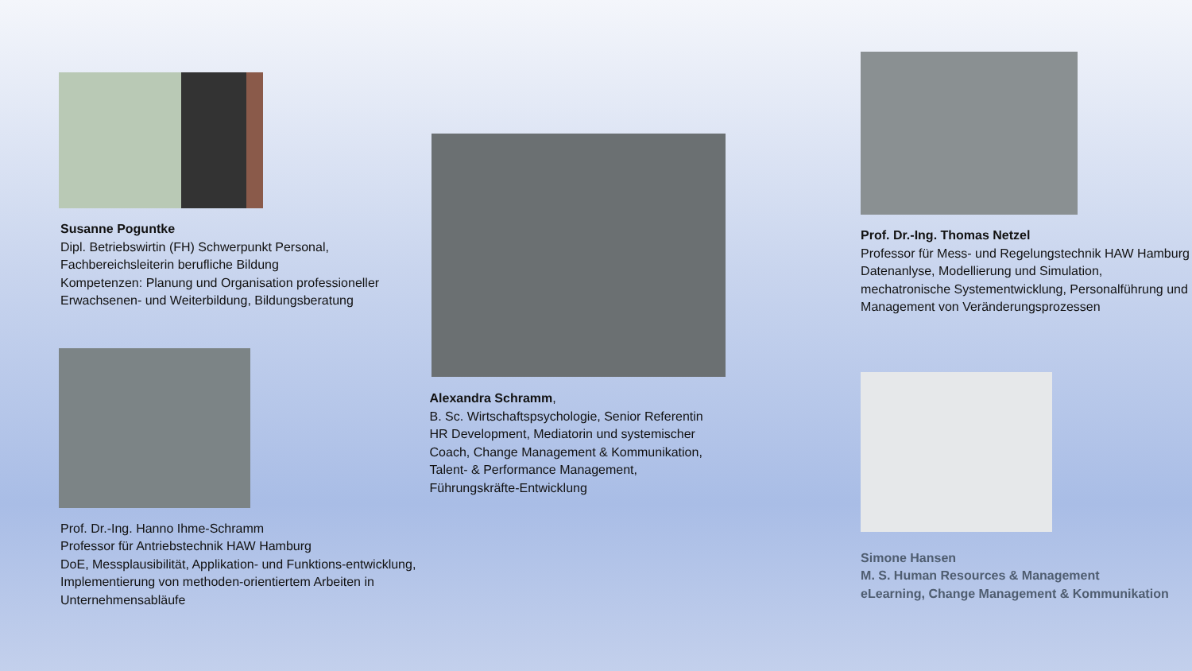Susanne Poguntke
Dipl. Betriebswirtin (FH) Schwerpunkt Personal, Fachbereichsleiterin berufliche Bildung
Kompetenzen: Planung und Organisation professioneller Erwachsenen- und Weiterbildung, Bildungsberatung
Prof. Dr.-Ing. Hanno Ihme-Schramm
Professor für Antriebstechnik HAW Hamburg
DoE, Messplausibilität, Applikation- und Funktions-entwicklung, Implementierung von methoden-orientiertem Arbeiten in Unternehmensabläufe
Alexandra Schramm,
B. Sc. Wirtschaftspsychologie, Senior Referentin HR Development, Mediatorin und systemischer Coach, Change Management & Kommunikation, Talent- & Performance Management, Führungskräfte-Entwicklung
Prof. Dr.-Ing. Thomas Netzel
Professor für Mess- und Regelungstechnik HAW Hamburg Datenanlyse, Modellierung und Simulation, mechatronische Systementwicklung, Personalführung und Management von Veränderungsprozessen
Simone Hansen
M. S. Human Resources & Management
eLearning, Change Management & Kommunikation